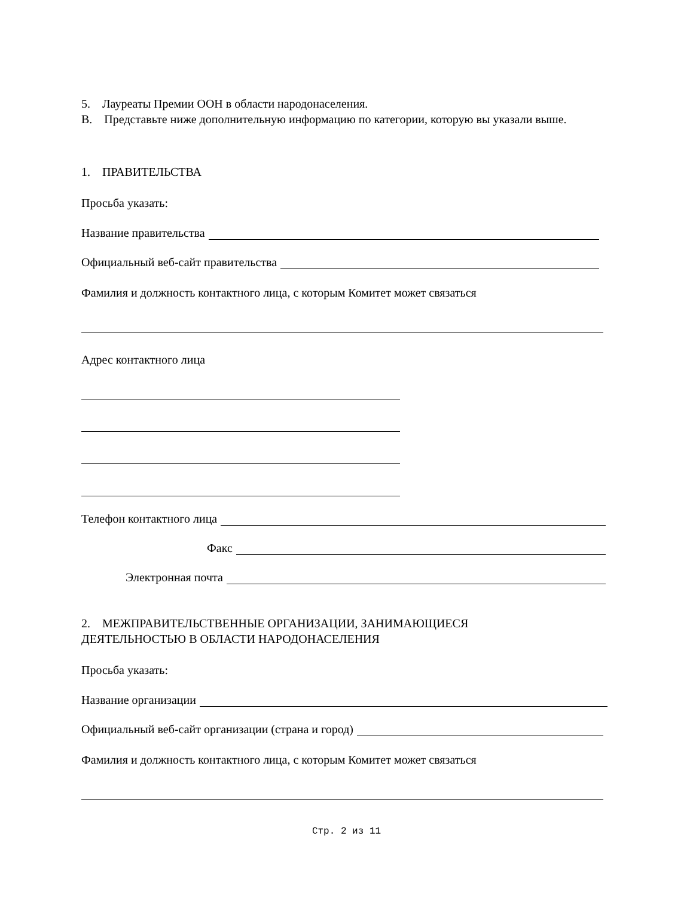5. Лауреаты Премии ООН в области народонаселения.
B. Представьте ниже дополнительную информацию по категории, которую вы указали выше.
1. ПРАВИТЕЛЬСТВА
Просьба указать:
Название правительства
Официальный веб-сайт правительства
Фамилия и должность контактного лица, с которым Комитет может связаться
Адрес контактного лица
Телефон контактного лица
Факс
Электронная почта
2. МЕЖПРАВИТЕЛЬСТВЕННЫЕ ОРГАНИЗАЦИИ, ЗАНИМАЮЩИЕСЯ
ДЕЯТЕЛЬНОСТЬЮ В ОБЛАСТИ НАРОДОНАСЕЛЕНИЯ
Просьба указать:
Название организации
Официальный веб-сайт организации (страна и город)
Фамилия и должность контактного лица, с которым Комитет может связаться
Стр. 2 из 11